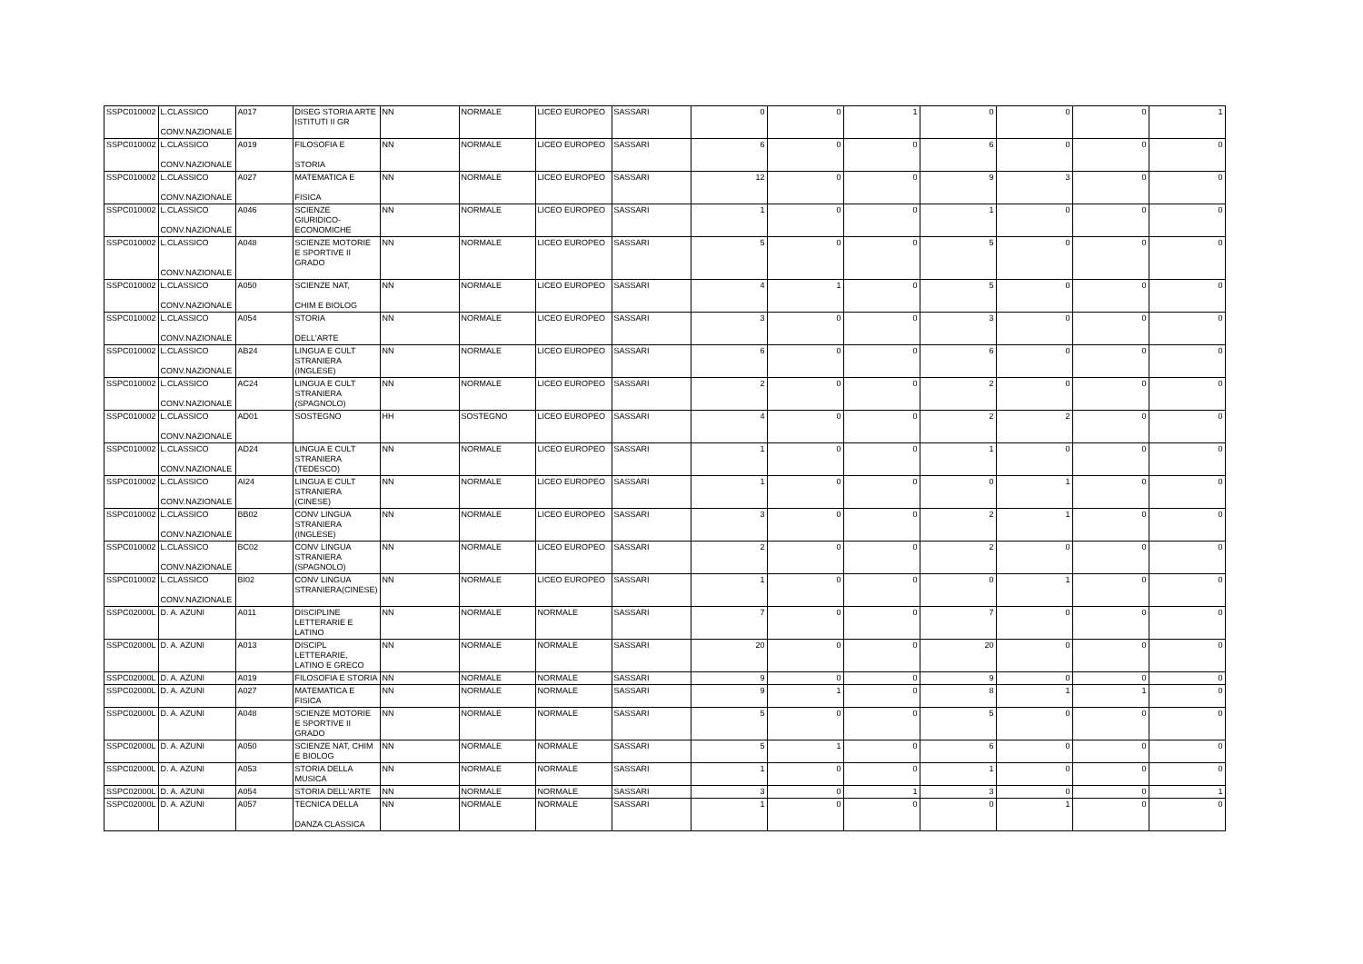| SSPC010002 | L.CLASSICO CONV.NAZIONALE | A017 | DISEG STORIA ARTE ISTITUTI II GR | NN | NORMALE | LICEO EUROPEO | SASSARI | 0 | 0 | 1 | 0 | 0 | 0 | 1 |
| SSPC010002 | L.CLASSICO CONV.NAZIONALE | A019 | FILOSOFIA E STORIA | NN | NORMALE | LICEO EUROPEO | SASSARI | 6 | 0 | 0 | 6 | 0 | 0 | 0 |
| SSPC010002 | L.CLASSICO CONV.NAZIONALE | A027 | MATEMATICA E FISICA | NN | NORMALE | LICEO EUROPEO | SASSARI | 12 | 0 | 0 | 9 | 3 | 0 | 0 |
| SSPC010002 | L.CLASSICO CONV.NAZIONALE | A046 | SCIENZE GIURIDICO-ECONOMICHE | NN | NORMALE | LICEO EUROPEO | SASSARI | 1 | 0 | 0 | 1 | 0 | 0 | 0 |
| SSPC010002 | L.CLASSICO CONV.NAZIONALE | A048 | SCIENZE MOTORIE E SPORTIVE II GRADO | NN | NORMALE | LICEO EUROPEO | SASSARI | 5 | 0 | 0 | 5 | 0 | 0 | 0 |
| SSPC010002 | L.CLASSICO CONV.NAZIONALE | A050 | SCIENZE NAT, CHIM E BIOLOG | NN | NORMALE | LICEO EUROPEO | SASSARI | 4 | 1 | 0 | 5 | 0 | 0 | 0 |
| SSPC010002 | L.CLASSICO CONV.NAZIONALE | A054 | STORIA DELL'ARTE | NN | NORMALE | LICEO EUROPEO | SASSARI | 3 | 0 | 0 | 3 | 0 | 0 | 0 |
| SSPC010002 | L.CLASSICO CONV.NAZIONALE | AB24 | LINGUA E CULT STRANIERA (INGLESE) | NN | NORMALE | LICEO EUROPEO | SASSARI | 6 | 0 | 0 | 6 | 0 | 0 | 0 |
| SSPC010002 | L.CLASSICO CONV.NAZIONALE | AC24 | LINGUA E CULT STRANIERA (SPAGNOLO) | NN | NORMALE | LICEO EUROPEO | SASSARI | 2 | 0 | 0 | 2 | 0 | 0 | 0 |
| SSPC010002 | L.CLASSICO CONV.NAZIONALE | AD01 | SOSTEGNO | HH | SOSTEGNO | LICEO EUROPEO | SASSARI | 4 | 0 | 0 | 2 | 2 | 0 | 0 |
| SSPC010002 | L.CLASSICO CONV.NAZIONALE | AD24 | LINGUA E CULT STRANIERA (TEDESCO) | NN | NORMALE | LICEO EUROPEO | SASSARI | 1 | 0 | 0 | 1 | 0 | 0 | 0 |
| SSPC010002 | L.CLASSICO CONV.NAZIONALE | AI24 | LINGUA E CULT STRANIERA (CINESE) | NN | NORMALE | LICEO EUROPEO | SASSARI | 1 | 0 | 0 | 0 | 1 | 0 | 0 |
| SSPC010002 | L.CLASSICO CONV.NAZIONALE | BB02 | CONV LINGUA STRANIERA (INGLESE) | NN | NORMALE | LICEO EUROPEO | SASSARI | 3 | 0 | 0 | 2 | 1 | 0 | 0 |
| SSPC010002 | L.CLASSICO CONV.NAZIONALE | BC02 | CONV LINGUA STRANIERA (SPAGNOLO) | NN | NORMALE | LICEO EUROPEO | SASSARI | 2 | 0 | 0 | 2 | 0 | 0 | 0 |
| SSPC010002 | L.CLASSICO CONV.NAZIONALE | BI02 | CONV LINGUA STRANIERA(CINESE) | NN | NORMALE | LICEO EUROPEO | SASSARI | 1 | 0 | 0 | 0 | 1 | 0 | 0 |
| SSPC02000L | D. A. AZUNI | A011 | DISCIPLINE LETTERARIE E LATINO | NN | NORMALE | NORMALE | SASSARI | 7 | 0 | 0 | 7 | 0 | 0 | 0 |
| SSPC02000L | D. A. AZUNI | A013 | DISCIPL LETTERARIE, LATINO E GRECO | NN | NORMALE | NORMALE | SASSARI | 20 | 0 | 0 | 20 | 0 | 0 | 0 |
| SSPC02000L | D. A. AZUNI | A019 | FILOSOFIA E STORIA | NN | NORMALE | NORMALE | SASSARI | 9 | 0 | 0 | 9 | 0 | 0 | 0 |
| SSPC02000L | D. A. AZUNI | A027 | MATEMATICA E FISICA | NN | NORMALE | NORMALE | SASSARI | 9 | 1 | 0 | 8 | 1 | 1 | 0 |
| SSPC02000L | D. A. AZUNI | A048 | SCIENZE MOTORIE E SPORTIVE II GRADO | NN | NORMALE | NORMALE | SASSARI | 5 | 0 | 0 | 5 | 0 | 0 | 0 |
| SSPC02000L | D. A. AZUNI | A050 | SCIENZE NAT, CHIM E BIOLOG | NN | NORMALE | NORMALE | SASSARI | 5 | 1 | 0 | 6 | 0 | 0 | 0 |
| SSPC02000L | D. A. AZUNI | A053 | STORIA DELLA MUSICA | NN | NORMALE | NORMALE | SASSARI | 1 | 0 | 0 | 1 | 0 | 0 | 0 |
| SSPC02000L | D. A. AZUNI | A054 | STORIA DELL'ARTE | NN | NORMALE | NORMALE | SASSARI | 3 | 0 | 1 | 3 | 0 | 0 | 1 |
| SSPC02000L | D. A. AZUNI | A057 | TECNICA DELLA DANZA CLASSICA | NN | NORMALE | NORMALE | SASSARI | 1 | 0 | 0 | 0 | 1 | 0 | 0 |